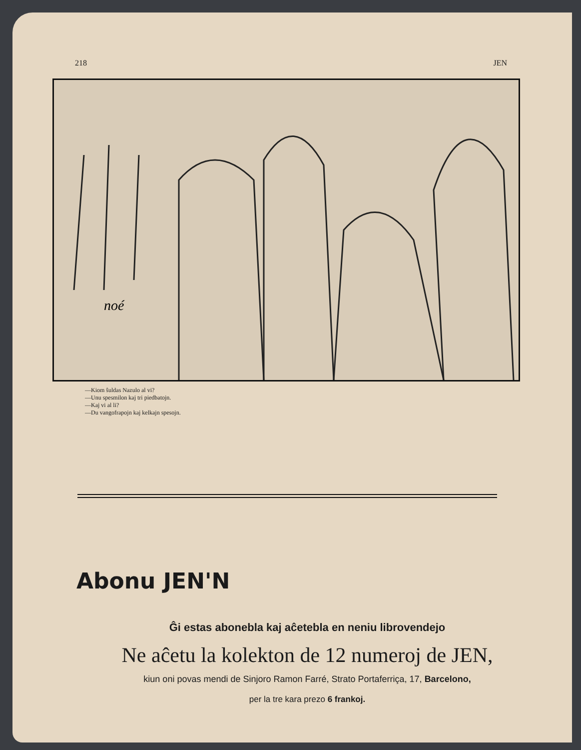218 JEN
noé
—Kiom ŝuldas Nazulo al vi?
—Unu spesmilon kaj tri piedbatojn.
—Kaj vi al li?
—Du vangofrapojn kaj kelkajn spesojn.
Abonu JEN'N
Ĝi estas abonebla kaj aĉetebla en neniu librovendejo
Ne aĉetu la kolekton de 12 numeroj de JEN,
kiun oni povas mendi de Sinjoro Ramon Farré, Strato Portaferriça, 17, Barcelono,
per la tre kara prezo 6 frankoj.